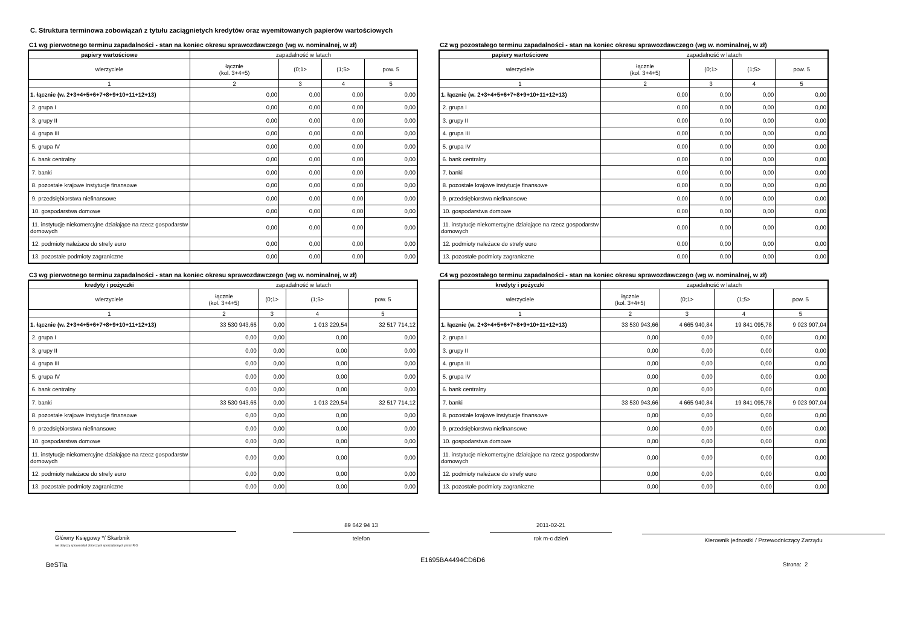C. Struktura terminowa zobowiązań z tytułu zaciągnietych kredytów oraz wyemitowanych papierów wartościowych
C1 wg pierwotnego terminu zapadalności - stan na koniec okresu sprawozdawczego (wg w. nominalnej, w zł)
| papiery wartościowe | zapadalność w latach | | | |
| --- | --- | --- | --- | --- |
| wierzyciele | łącznie (kol. 3+4+5) | (0;1> | (1;5> | pow. 5 |
| 1 | 2 | 3 | 4 | 5 |
| 1. łącznie (w. 2+3+4+5+6+7+8+9+10+11+12+13) | 0,00 | 0,00 | 0,00 | 0,00 |
| 2. grupa I | 0,00 | 0,00 | 0,00 | 0,00 |
| 3. grupy II | 0,00 | 0,00 | 0,00 | 0,00 |
| 4. grupa III | 0,00 | 0,00 | 0,00 | 0,00 |
| 5. grupa IV | 0,00 | 0,00 | 0,00 | 0,00 |
| 6. bank centralny | 0,00 | 0,00 | 0,00 | 0,00 |
| 7. banki | 0,00 | 0,00 | 0,00 | 0,00 |
| 8. pozostałe krajowe instytucje finansowe | 0,00 | 0,00 | 0,00 | 0,00 |
| 9. przedsiębiorstwa niefinansowe | 0,00 | 0,00 | 0,00 | 0,00 |
| 10. gospodarstwa domowe | 0,00 | 0,00 | 0,00 | 0,00 |
| 11. instytucje niekomercyjne działające na rzecz gospodarstw domowych | 0,00 | 0,00 | 0,00 | 0,00 |
| 12. podmioty należace do strefy euro | 0,00 | 0,00 | 0,00 | 0,00 |
| 13. pozostałe podmioty zagraniczne | 0,00 | 0,00 | 0,00 | 0,00 |
C2 wg pozostałego terminu zapadalności - stan na koniec okresu sprawozdawczego (wg w. nominalnej, w zł)
| papiery wartościowe | zapadalność w latach | | | |
| --- | --- | --- | --- | --- |
| wierzyciele | łącznie (kol. 3+4+5) | (0;1> | (1;5> | pow. 5 |
| 1 | 2 | 3 | 4 | 5 |
| 1. łącznie (w. 2+3+4+5+6+7+8+9+10+11+12+13) | 0,00 | 0,00 | 0,00 | 0,00 |
| 2. grupa I | 0,00 | 0,00 | 0,00 | 0,00 |
| 3. grupy II | 0,00 | 0,00 | 0,00 | 0,00 |
| 4. grupa III | 0,00 | 0,00 | 0,00 | 0,00 |
| 5. grupa IV | 0,00 | 0,00 | 0,00 | 0,00 |
| 6. bank centralny | 0,00 | 0,00 | 0,00 | 0,00 |
| 7. banki | 0,00 | 0,00 | 0,00 | 0,00 |
| 8. pozostałe krajowe instytucje finansowe | 0,00 | 0,00 | 0,00 | 0,00 |
| 9. przedsiębiorstwa niefinansowe | 0,00 | 0,00 | 0,00 | 0,00 |
| 10. gospodarstwa domowe | 0,00 | 0,00 | 0,00 | 0,00 |
| 11. instytucje niekomercyjne działające na rzecz gospodarstw domowych | 0,00 | 0,00 | 0,00 | 0,00 |
| 12. podmioty należace do strefy euro | 0,00 | 0,00 | 0,00 | 0,00 |
| 13. pozostałe podmioty zagraniczne | 0,00 | 0,00 | 0,00 | 0,00 |
C3 wg pierwotnego terminu zapadalności - stan na koniec okresu sprawozdawczego (wg w. nominalnej, w zł)
| kredyty i pożyczki | zapadalność w latach | | | |
| --- | --- | --- | --- | --- |
| wierzyciele | łącznie (kol. 3+4+5) | (0;1> | (1;5> | pow. 5 |
| 1 | 2 | 3 | 4 | 5 |
| 1. łącznie (w. 2+3+4+5+6+7+8+9+10+11+12+13) | 33 530 943,66 | 0,00 | 1 013 229,54 | 32 517 714,12 |
| 2. grupa I | 0,00 | 0,00 | 0,00 | 0,00 |
| 3. grupy II | 0,00 | 0,00 | 0,00 | 0,00 |
| 4. grupa III | 0,00 | 0,00 | 0,00 | 0,00 |
| 5. grupa IV | 0,00 | 0,00 | 0,00 | 0,00 |
| 6. bank centralny | 0,00 | 0,00 | 0,00 | 0,00 |
| 7. banki | 33 530 943,66 | 0,00 | 1 013 229,54 | 32 517 714,12 |
| 8. pozostałe krajowe instytucje finansowe | 0,00 | 0,00 | 0,00 | 0,00 |
| 9. przedsiębiorstwa niefinansowe | 0,00 | 0,00 | 0,00 | 0,00 |
| 10. gospodarstwa domowe | 0,00 | 0,00 | 0,00 | 0,00 |
| 11. instytucje niekomercyjne działające na rzecz gospodarstw domowych | 0,00 | 0,00 | 0,00 | 0,00 |
| 12. podmioty należace do strefy euro | 0,00 | 0,00 | 0,00 | 0,00 |
| 13. pozostałe podmioty zagraniczne | 0,00 | 0,00 | 0,00 | 0,00 |
C4 wg pozostałego terminu zapadalności - stan na koniec okresu sprawozdawczego (wg w. nominalnej, w zł)
| kredyty i pożyczki | zapadalność w latach | | | |
| --- | --- | --- | --- | --- |
| wierzyciele | łącznie (kol. 3+4+5) | (0;1> | (1;5> | pow. 5 |
| 1 | 2 | 3 | 4 | 5 |
| 1. łącznie (w. 2+3+4+5+6+7+8+9+10+11+12+13) | 33 530 943,66 | 4 665 940,84 | 19 841 095,78 | 9 023 907,04 |
| 2. grupa I | 0,00 | 0,00 | 0,00 | 0,00 |
| 3. grupy II | 0,00 | 0,00 | 0,00 | 0,00 |
| 4. grupa III | 0,00 | 0,00 | 0,00 | 0,00 |
| 5. grupa IV | 0,00 | 0,00 | 0,00 | 0,00 |
| 6. bank centralny | 0,00 | 0,00 | 0,00 | 0,00 |
| 7. banki | 33 530 943,66 | 4 665 940,84 | 19 841 095,78 | 9 023 907,04 |
| 8. pozostałe krajowe instytucje finansowe | 0,00 | 0,00 | 0,00 | 0,00 |
| 9. przedsiębiorstwa niefinansowe | 0,00 | 0,00 | 0,00 | 0,00 |
| 10. gospodarstwa domowe | 0,00 | 0,00 | 0,00 | 0,00 |
| 11. instytucje niekomercyjne działające na rzecz gospodarstw domowych | 0,00 | 0,00 | 0,00 | 0,00 |
| 12. podmioty należace do strefy euro | 0,00 | 0,00 | 0,00 | 0,00 |
| 13. pozostałe podmioty zagraniczne | 0,00 | 0,00 | 0,00 | 0,00 |
Główny Księgowy */ Skarbnik
nie dotyczy sprawozdań zbiorczych sporządzonych przez RIO
89 642 94 13
telefon
2011-02-21
rok m-c dzień
Kierownik jednostki / Przewodniczący Zarządu
BeSTia
E1695BA4494CD6D6
Strona: 2